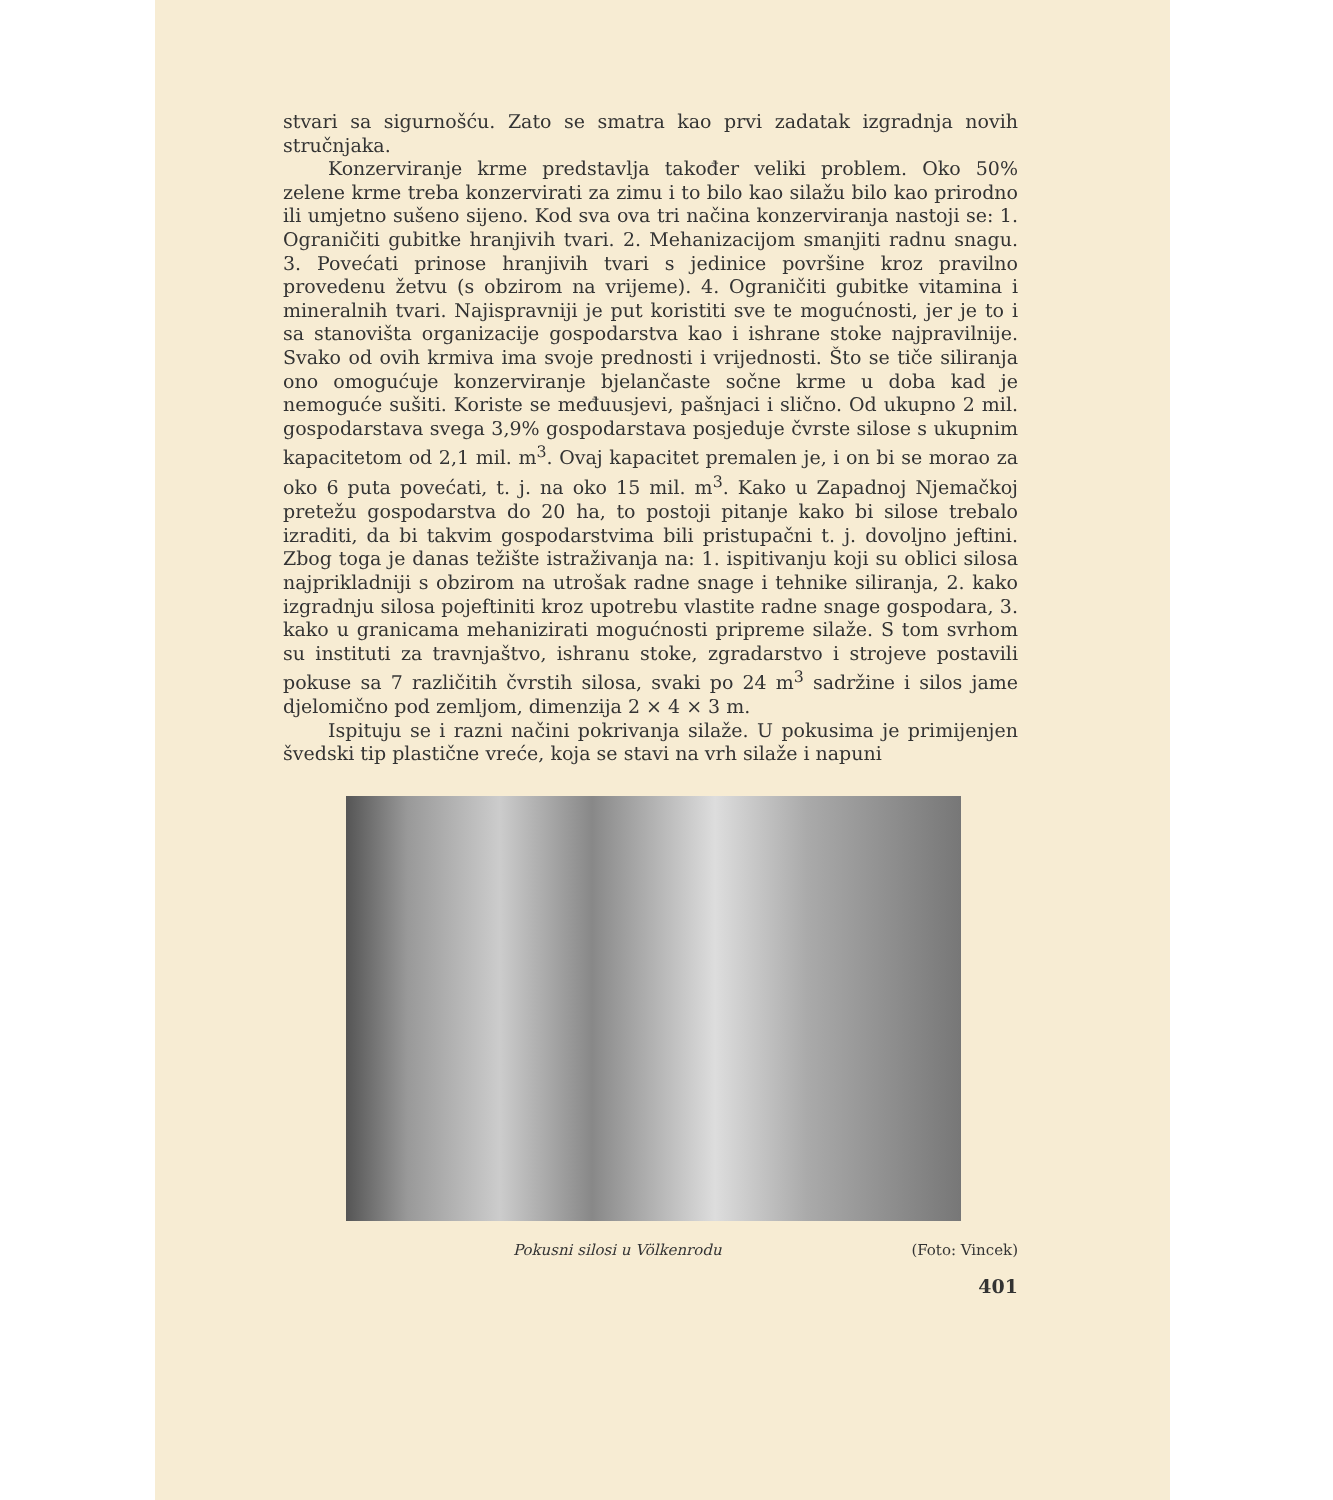stvari sa sigurnošću. Zato se smatra kao prvi zadatak izgradnja novih stručnjaka.
Konzerviranje krme predstavlja također veliki problem. Oko 50% zelene krme treba konzervirati za zimu i to bilo kao silažu bilo kao prirodno ili umjetno sušeno sijeno. Kod sva ova tri načina konzerviranja nastoji se: 1. Ograničiti gubitke hranjivih tvari. 2. Mehanizacijom smanjiti radnu snagu. 3. Povećati prinose hranjivih tvari s jedinice površine kroz pravilno provedenu žetvu (s obzirom na vrijeme). 4. Ograničiti gubitke vitamina i mineralnih tvari. Najispravniji je put koristiti sve te mogućnosti, jer je to i sa stanovišta organizacije gospodarstva kao i ishrane stoke najpravilnije. Svako od ovih krmiva ima svoje prednosti i vrijednosti. Što se tiče siliranja ono omogućuje konzerviranje bjelančaste sočne krme u doba kad je nemoguće sušiti. Koriste se međuusjevi, pašnjaci i slično. Od ukupno 2 mil. gospodarstava svega 3,9% gospodarstava posjeduje čvrste silose s ukupnim kapacitetom od 2,1 mil. m<sup>3</sup>. Ovaj kapacitet premalen je, i on bi se morao za oko 6 puta povećati, t. j. na oko 15 mil. m<sup>3</sup>. Kako u Zapadnoj Njemačkoj pretežu gospodarstva do 20 ha, to postoji pitanje kako bi silose trebalo izraditi, da bi takvim gospodarstvima bili pristupačni t. j. dovoljno jeftini. Zbog toga je danas težište istraživanja na: 1. ispitivanju koji su oblici silosa najprikladniji s obzirom na utrošak radne snage i tehnike siliranja, 2. kako izgradnju silosa pojeftiniti kroz upotrebu vlastite radne snage gospodara, 3. kako u granicama mehanizirati mogućnosti pripreme silaže. S tom svrhom su instituti za travnjaštvo, ishranu stoke, zgradarstvo i strojeve postavili pokuse sa 7 različitih čvrstih silosa, svaki po 24 m<sup>3</sup> sadržine i silos jame djelomično pod zemljom, dimenzija 2 × 4 × 3 m.
Ispituju se i razni načini pokrivanja silaže. U pokusima je primijenjen švedski tip plastične vreće, koja se stavi na vrh silaže i napuni
Pokusni silosi u Völkenrodu (Foto: Vincek)
401